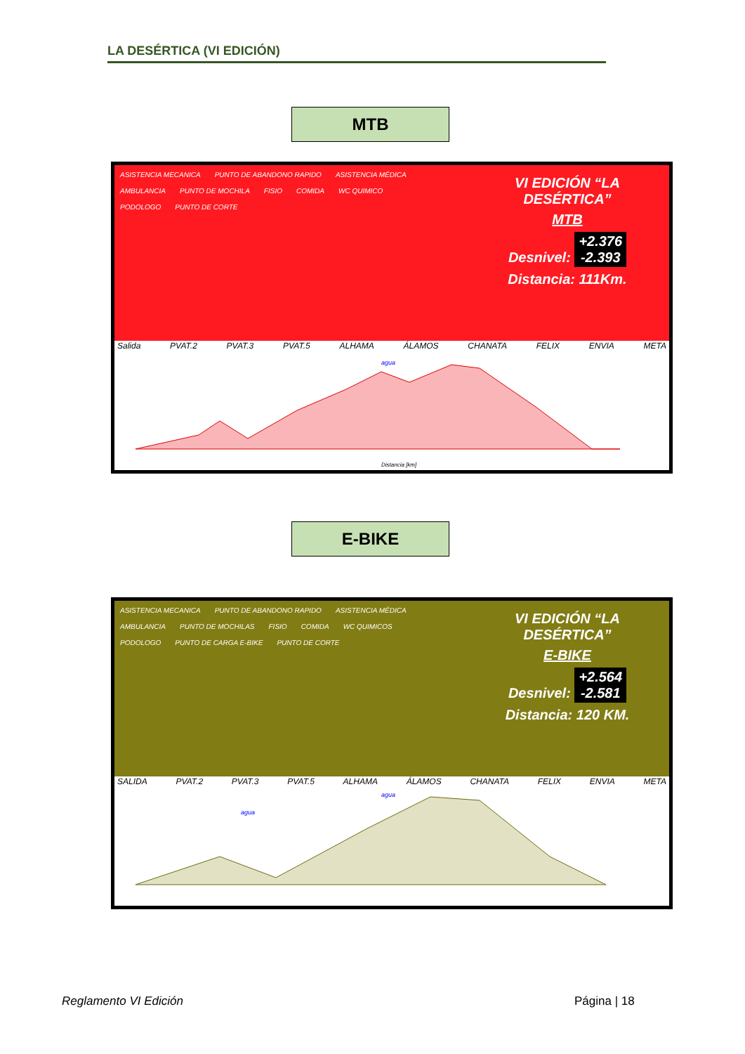LA DESÉRTICA (VI EDICIÓN)
MTB
ASISTENCIA MECANICA PUNTO DE ABANDONO RAPIDO ASISTENCIA MÉDICA AMBULANCIA PUNTO DE MOCHILA FISIO COMIDA WC QUIMICO PODOLOGO PUNTO DE CORTE
VI EDICIÓN “LA DESÉRTICA”
MTB
Desnivel: +2.376
-2.393
Distancia: 111Km.
Salida PVAT.2 PVAT.3 PVAT.5 ALHAMA ÁLAMOS CHANATA FELIX ENVIA META
agua
Distancia [km]
E-BIKE
ASISTENCIA MECANICA PUNTO DE ABANDONO RAPIDO ASISTENCIA MÉDICA AMBULANCIA PUNTO DE MOCHILAS FISIO COMIDA WC QUIMICOS PODOLOGO PUNTO DE CARGA E-BIKE PUNTO DE CORTE
VI EDICIÓN “LA DESÉRTICA”
E-BIKE
Desnivel: +2.564
-2.581
Distancia: 120 KM.
SALIDA PVAT.2 PVAT.3 PVAT.5 ALHAMA ÁLAMOS CHANATA FELIX ENVIA META
agua
agua
Reglamento VI Edición Página | 18